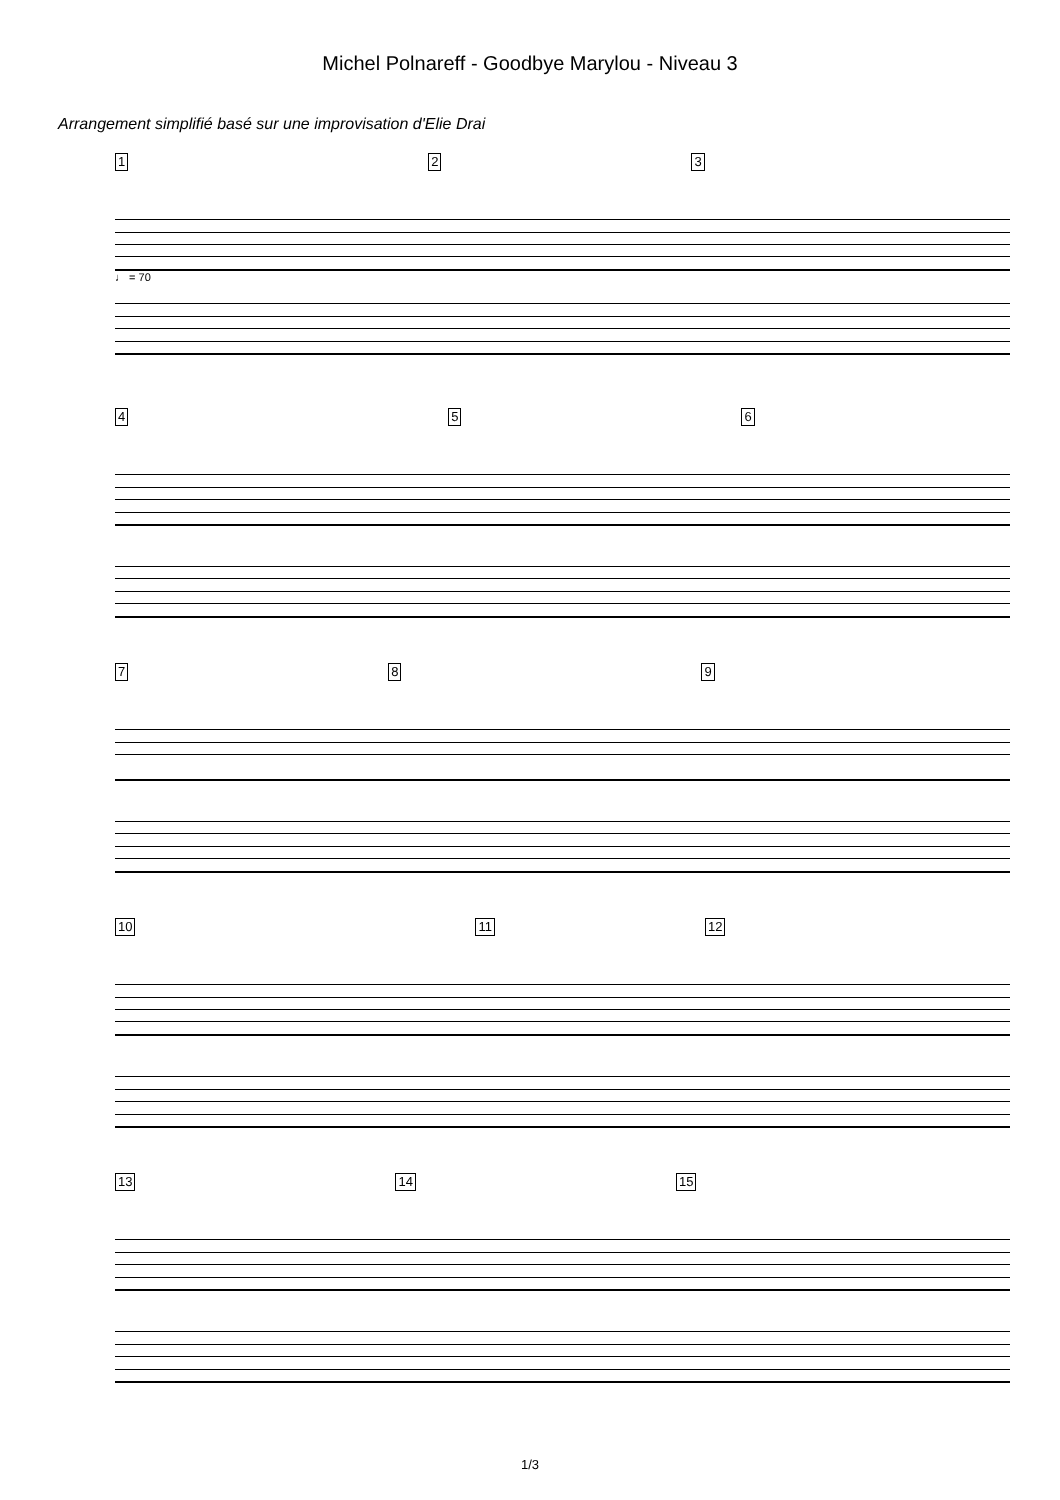Michel Polnareff - Goodbye Marylou - Niveau 3
Arrangement simplifié basé sur une improvisation d'Elie Drai
1 2 3
♩ = 70
4 5 6
7 8 9
10 11 12
13 14 15
1/3